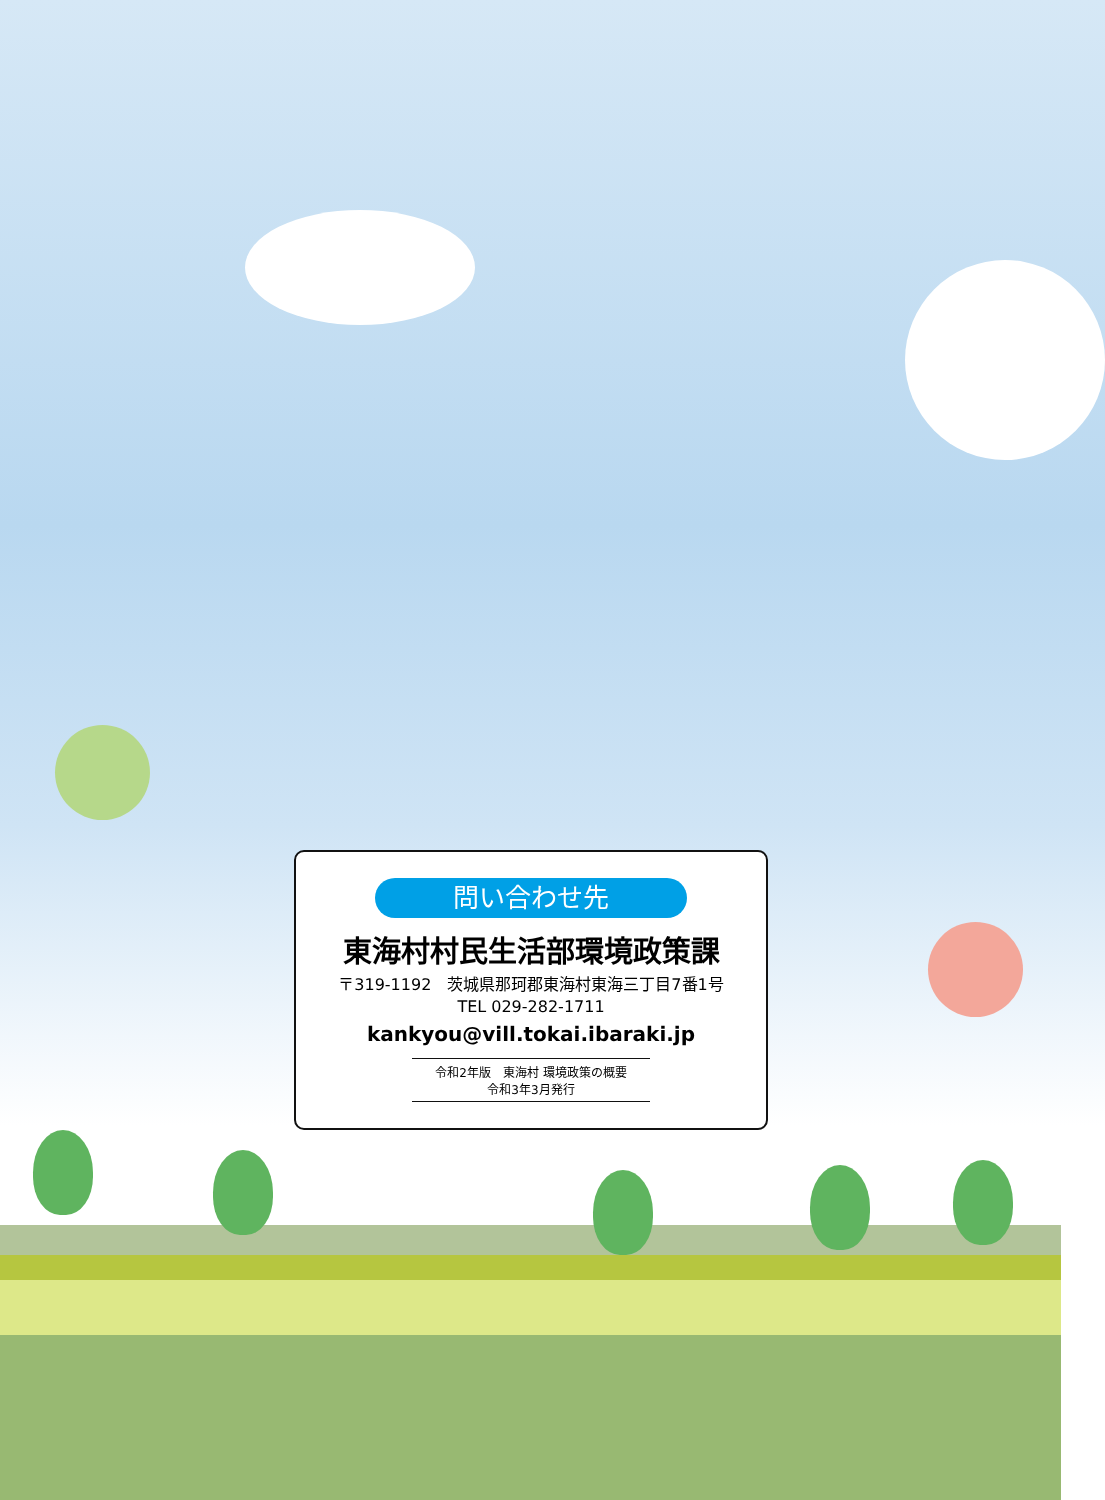問い合わせ先
東海村村民生活部環境政策課
〒319-1192　茨城県那珂郡東海村東海三丁目7番1号
TEL 029-282-1711
kankyou@vill.tokai.ibaraki.jp
令和2年版　東海村 環境政策の概要
令和3年3月発行